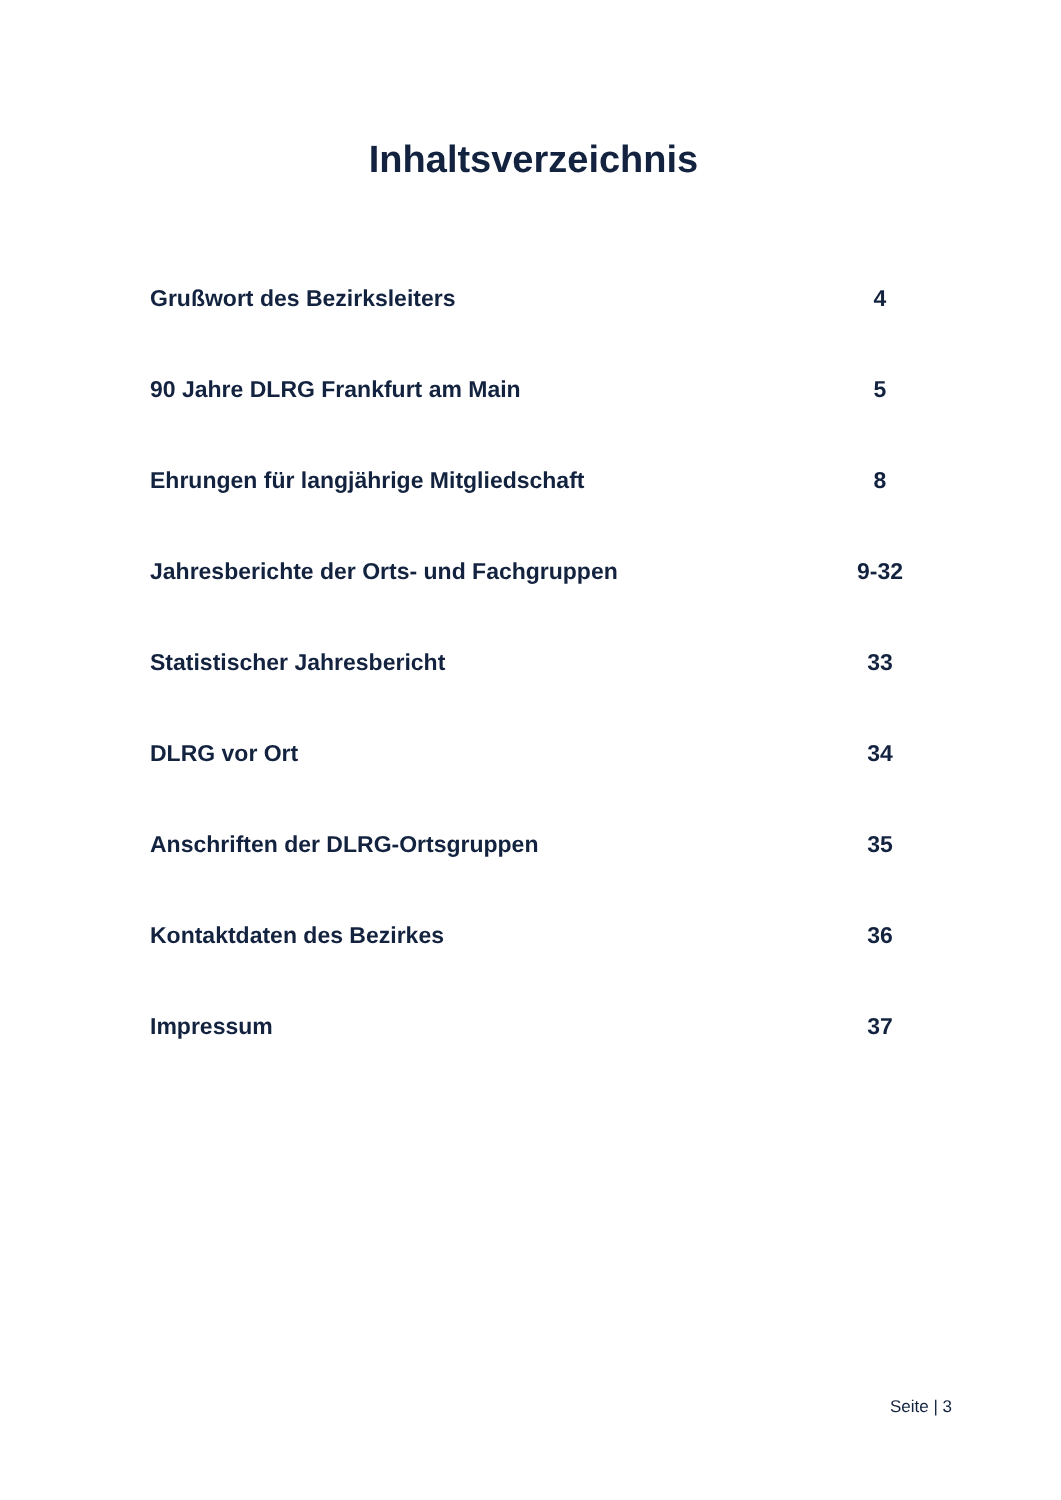Inhaltsverzeichnis
| Grußwort des Bezirksleiters | 4 |
| 90 Jahre DLRG Frankfurt am Main | 5 |
| Ehrungen für langjährige Mitgliedschaft | 8 |
| Jahresberichte der Orts- und Fachgruppen | 9-32 |
| Statistischer Jahresbericht | 33 |
| DLRG vor Ort | 34 |
| Anschriften der DLRG-Ortsgruppen | 35 |
| Kontaktdaten des Bezirkes | 36 |
| Impressum | 37 |
Seite | 3